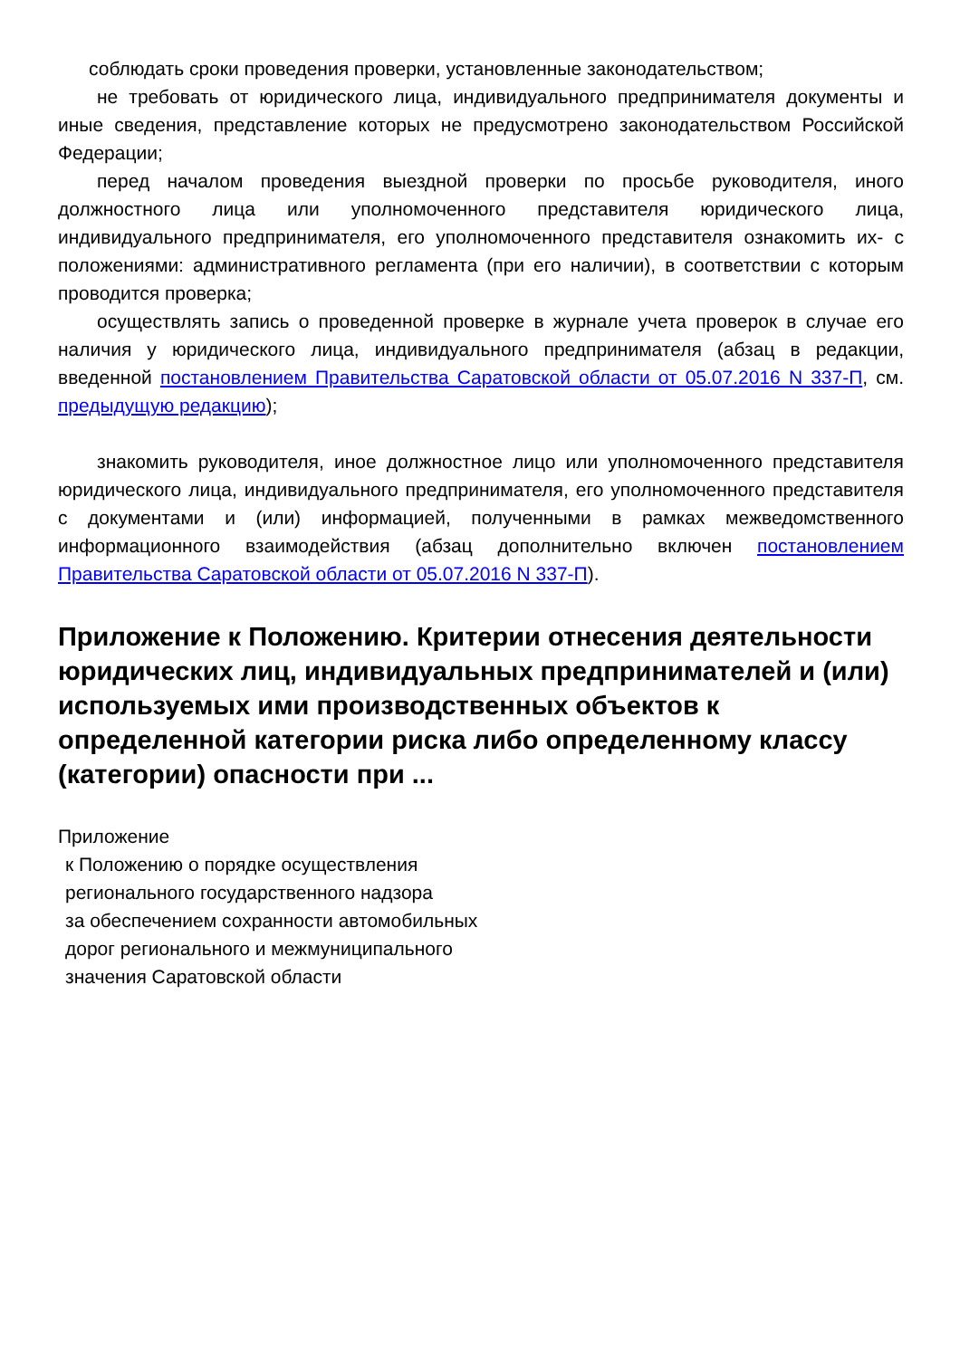соблюдать сроки проведения проверки, установленные законодательством;
не требовать от юридического лица, индивидуального предпринимателя документы и иные сведения, представление которых не предусмотрено законодательством Российской Федерации;
перед началом проведения выездной проверки по просьбе руководителя, иного должностного лица или уполномоченного представителя юридического лица, индивидуального предпринимателя, его уполномоченного представителя ознакомить их- с положениями: административного регламента (при его наличии), в соответствии с которым проводится проверка;
осуществлять запись о проведенной проверке в журнале учета проверок в случае его наличия у юридического лица, индивидуального предпринимателя (абзац в редакции, введенной постановлением Правительства Саратовской области от 05.07.2016 N 337-П, см. предыдущую редакцию);
знакомить руководителя, иное должностное лицо или уполномоченного представителя юридического лица, индивидуального предпринимателя, его уполномоченного представителя с документами и (или) информацией, полученными в рамках межведомственного информационного взаимодействия (абзац дополнительно включен постановлением Правительства Саратовской области от 05.07.2016 N 337-П).
Приложение к Положению. Критерии отнесения деятельности юридических лиц, индивидуальных предпринимателей и (или) используемых ими производственных объектов к определенной категории риска либо определенному классу (категории) опасности при ...
Приложение
к Положению о порядке осуществления
регионального государственного надзора
за обеспечением сохранности автомобильных
дорог регионального и межмуниципального
значения Саратовской области